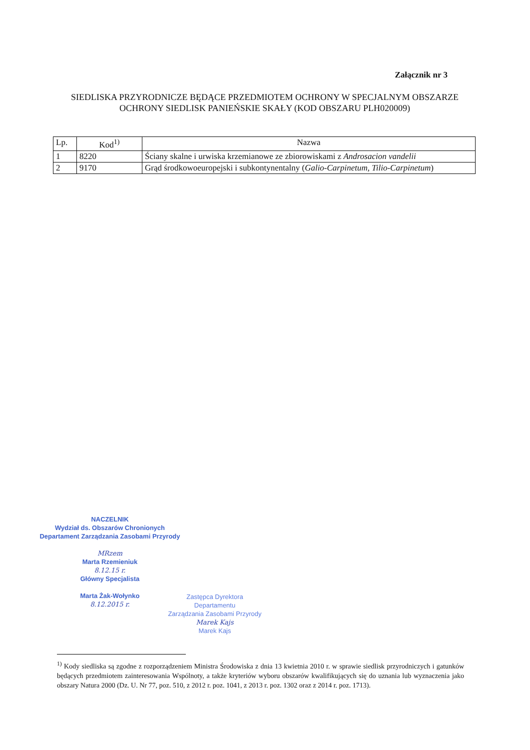Załącznik nr 3
SIEDLISKA PRZYRODNICZE BĘDĄCE PRZEDMIOTEM OCHRONY W SPECJALNYM OBSZARZE OCHRONY SIEDLISK PANIEŃSKIE SKAŁY (KOD OBSZARU PLH020009)
| Lp. | Kod<sup>1)</sup> | Nazwa |
| --- | --- | --- |
| 1 | 8220 | Ściany skalne i urwiska krzemianowe ze zbiorowiskami z Androsacion vandelii |
| 2 | 9170 | Grąd środkowoeuropejski i subkontynentalny ( Galio-Carpinetum, Tilio-Carpinetum ) |
NACZELNIK
Wydział ds. Obszarów Chronionych
Departament Zarządzania Zasobami Przyrody
MRzem
Marta Rzemieniuk
8.12.15 r.
Główny Specjalista
Marta Żak-Wołynko
8.12.2015 r.
Zastępca Dyrektora
Departamentu
Zarządzania Zasobami Przyrody
Marek Kajs
Marek Kajs
<sup>1)</sup> Kody siedliska są zgodne z rozporządzeniem Ministra Środowiska z dnia 13 kwietnia 2010 r. w sprawie siedlisk przyrodniczych i gatunków będących przedmiotem zainteresowania Wspólnoty, a także kryteriów wyboru obszarów kwalifikujących się do uznania lub wyznaczenia jako obszary Natura 2000 (Dz. U. Nr 77, poz. 510, z 2012 r. poz. 1041, z 2013 r. poz. 1302 oraz z 2014 r. poz. 1713).